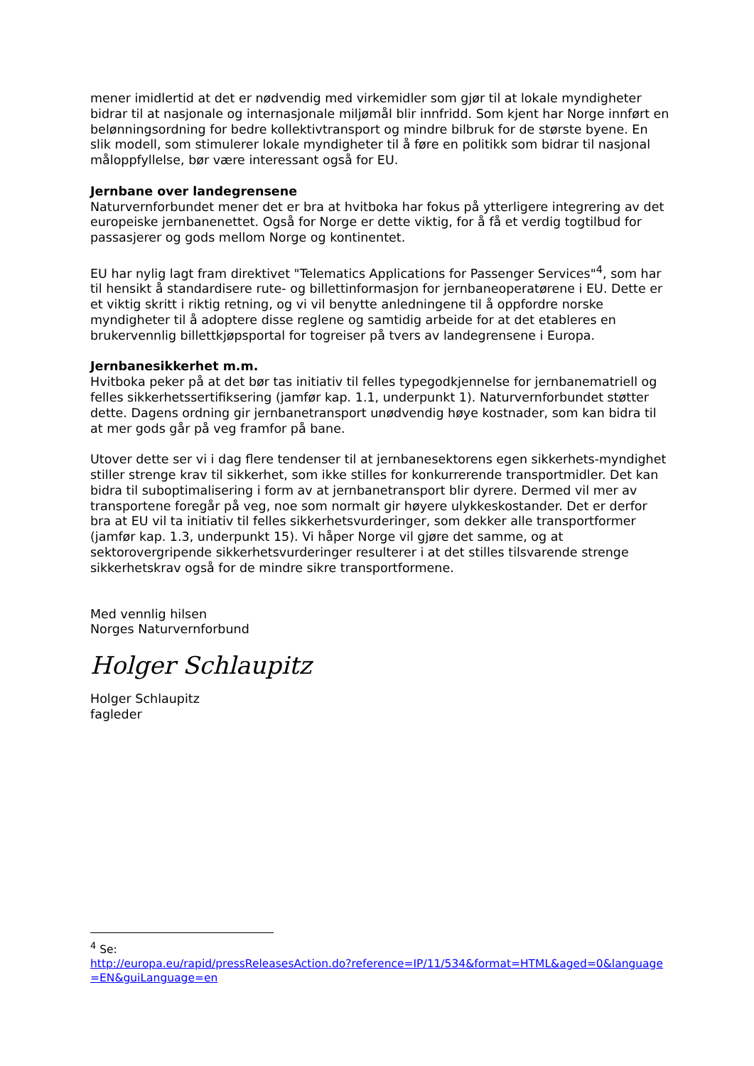mener imidlertid at det er nødvendig med virkemidler som gjør til at lokale myndigheter bidrar til at nasjonale og internasjonale miljømål blir innfridd. Som kjent har Norge innført en belønningsordning for bedre kollektivtransport og mindre bilbruk for de største byene. En slik modell, som stimulerer lokale myndigheter til å føre en politikk som bidrar til nasjonal måloppfyllelse, bør være interessant også for EU.
Jernbane over landegrensene
Naturvernforbundet mener det er bra at hvitboka har fokus på ytterligere integrering av det europeiske jernbanenettet. Også for Norge er dette viktig, for å få et verdig togtilbud for passasjerer og gods mellom Norge og kontinentet.
EU har nylig lagt fram direktivet "Telematics Applications for Passenger Services"<sup>4</sup>, som har til hensikt å standardisere rute- og billettinformasjon for jernbaneoperatørene i EU. Dette er et viktig skritt i riktig retning, og vi vil benytte anledningene til å oppfordre norske myndigheter til å adoptere disse reglene og samtidig arbeide for at det etableres en brukervennlig billettkjøpsportal for togreiser på tvers av landegrensene i Europa.
Jernbanesikkerhet m.m.
Hvitboka peker på at det bør tas initiativ til felles typegodkjennelse for jernbanematriell og felles sikkerhetssertifiksering (jamfør kap. 1.1, underpunkt 1). Naturvernforbundet støtter dette. Dagens ordning gir jernbanetransport unødvendig høye kostnader, som kan bidra til at mer gods går på veg framfor på bane.
Utover dette ser vi i dag flere tendenser til at jernbanesektorens egen sikkerhets-myndighet stiller strenge krav til sikkerhet, som ikke stilles for konkurrerende transportmidler. Det kan bidra til suboptimalisering i form av at jernbanetransport blir dyrere. Dermed vil mer av transportene foregår på veg, noe som normalt gir høyere ulykkeskostander. Det er derfor bra at EU vil ta initiativ til felles sikkerhetsvurderinger, som dekker alle transportformer (jamfør kap. 1.3, underpunkt 15). Vi håper Norge vil gjøre det samme, og at sektorovergripende sikkerhetsvurderinger resulterer i at det stilles tilsvarende strenge sikkerhetskrav også for de mindre sikre transportformene.
Med vennlig hilsen
Norges Naturvernforbund
Holger Schlaupitz
Holger Schlaupitz
fagleder
<sup>4</sup> Se:
http://europa.eu/rapid/pressReleasesAction.do?reference=IP/11/534&format=HTML&aged=0&language=EN&guiLanguage=en